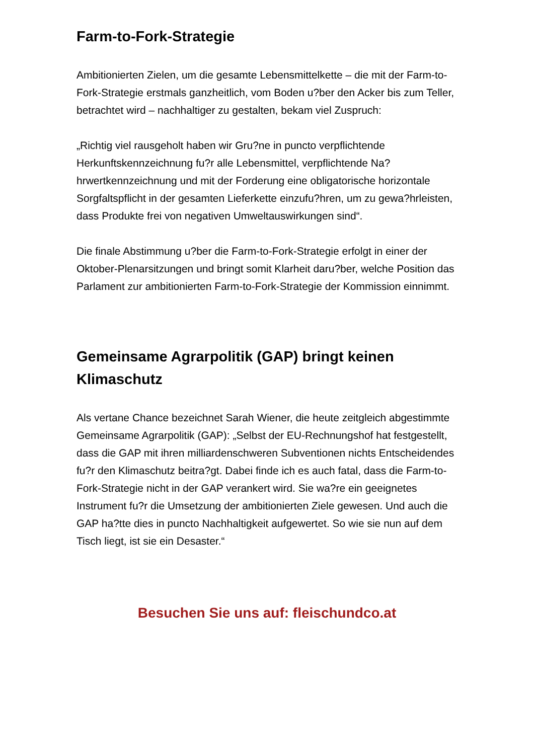Farm-to-Fork-Strategie
Ambitionierten Zielen, um die gesamte Lebensmittelkette – die mit der Farm-to-Fork-Strategie erstmals ganzheitlich, vom Boden u?ber den Acker bis zum Teller, betrachtet wird – nachhaltiger zu gestalten, bekam viel Zuspruch:
„Richtig viel rausgeholt haben wir Gru?ne in puncto verpflichtende Herkunftskennzeichnung fu?r alle Lebensmittel, verpflichtende Na?hrwertkennzeichnung und mit der Forderung eine obligatorische horizontale Sorgfaltspflicht in der gesamten Lieferkette einzufu?hren, um zu gewa?hrleisten, dass Produkte frei von negativen Umweltauswirkungen sind“.
Die finale Abstimmung u?ber die Farm-to-Fork-Strategie erfolgt in einer der Oktober-Plenarsitzungen und bringt somit Klarheit daru?ber, welche Position das Parlament zur ambitionierten Farm-to-Fork-Strategie der Kommission einnimmt.
Gemeinsame Agrarpolitik (GAP) bringt keinen Klimaschutz
Als vertane Chance bezeichnet Sarah Wiener, die heute zeitgleich abgestimmte Gemeinsame Agrarpolitik (GAP): „Selbst der EU-Rechnungshof hat festgestellt, dass die GAP mit ihren milliardenschweren Subventionen nichts Entscheidendes fu?r den Klimaschutz beitra?gt. Dabei finde ich es auch fatal, dass die Farm-to-Fork-Strategie nicht in der GAP verankert wird. Sie wa?re ein geeignetes Instrument fu?r die Umsetzung der ambitionierten Ziele gewesen. Und auch die GAP ha?tte dies in puncto Nachhaltigkeit aufgewertet. So wie sie nun auf dem Tisch liegt, ist sie ein Desaster.“
Besuchen Sie uns auf: fleischundco.at